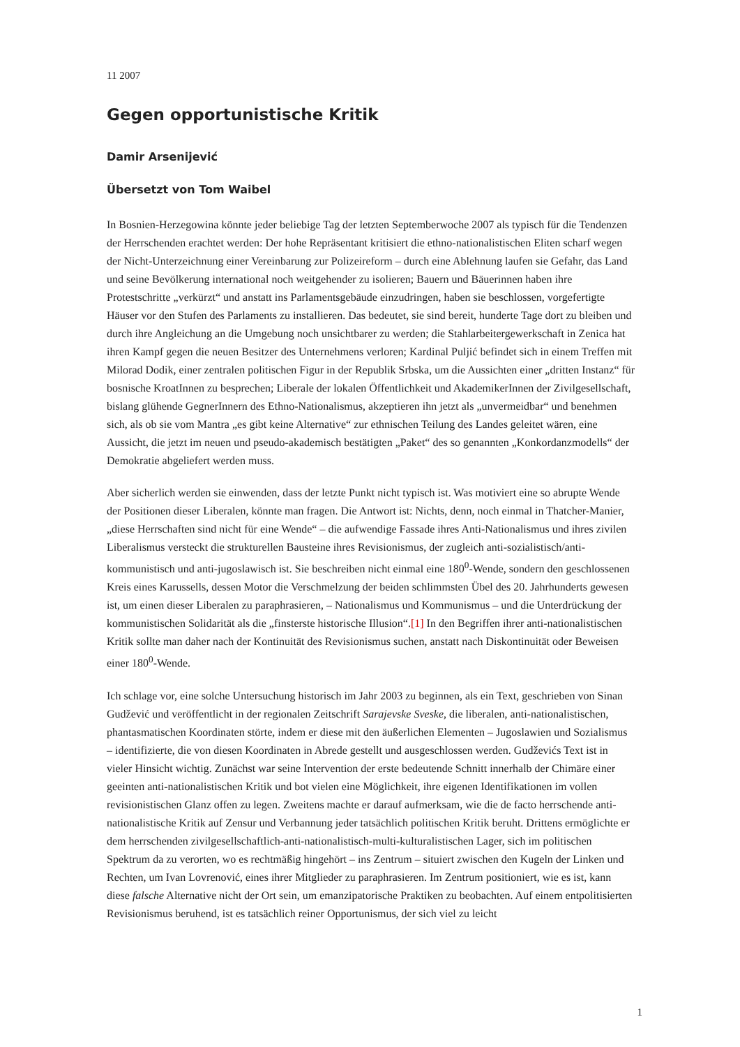11 2007
Gegen opportunistische Kritik
Damir Arsenijević
Übersetzt von Tom Waibel
In Bosnien-Herzegowina könnte jeder beliebige Tag der letzten Septemberwoche 2007 als typisch für die Tendenzen der Herrschenden erachtet werden: Der hohe Repräsentant kritisiert die ethno-nationalistischen Eliten scharf wegen der Nicht-Unterzeichnung einer Vereinbarung zur Polizeireform – durch eine Ablehnung laufen sie Gefahr, das Land und seine Bevölkerung international noch weitgehender zu isolieren; Bauern und Bäuerinnen haben ihre Protestschritte „verkürzt“ und anstatt ins Parlamentsgebäude einzudringen, haben sie beschlossen, vorgefertigte Häuser vor den Stufen des Parlaments zu installieren. Das bedeutet, sie sind bereit, hunderte Tage dort zu bleiben und durch ihre Angleichung an die Umgebung noch unsichtbarer zu werden; die Stahlarbeitergewerkschaft in Zenica hat ihren Kampf gegen die neuen Besitzer des Unternehmens verloren; Kardinal Puljić befindet sich in einem Treffen mit Milorad Dodik, einer zentralen politischen Figur in der Republik Srbska, um die Aussichten einer „dritten Instanz“ für bosnische KroatInnen zu besprechen; Liberale der lokalen Öffentlichkeit und AkademikerInnen der Zivilgesellschaft, bislang glühende GegnerInnern des Ethno-Nationalismus, akzeptieren ihn jetzt als „unvermeidbar“ und benehmen sich, als ob sie vom Mantra „es gibt keine Alternative“ zur ethnischen Teilung des Landes geleitet wären, eine Aussicht, die jetzt im neuen und pseudo-akademisch bestätigten „Paket“ des so genannten „Konkordanzmodells“ der Demokratie abgeliefert werden muss.
Aber sicherlich werden sie einwenden, dass der letzte Punkt nicht typisch ist. Was motiviert eine so abrupte Wende der Positionen dieser Liberalen, könnte man fragen. Die Antwort ist: Nichts, denn, noch einmal in Thatcher-Manier, „diese Herrschaften sind nicht für eine Wende“ – die aufwendige Fassade ihres Anti-Nationalismus und ihres zivilen Liberalismus versteckt die strukturellen Bausteine ihres Revisionismus, der zugleich anti-sozialistisch/anti-kommunistisch und anti-jugoslawisch ist. Sie beschreiben nicht einmal eine 180<sup>0</sup>-Wende, sondern den geschlossenen Kreis eines Karussells, dessen Motor die Verschmelzung der beiden schlimmsten Übel des 20. Jahrhunderts gewesen ist, um einen dieser Liberalen zu paraphrasieren, – Nationalismus und Kommunismus – und die Unterdrückung der kommunistischen Solidarität als die „finsterste historische Illusion“.[1] In den Begriffen ihrer anti-nationalistischen Kritik sollte man daher nach der Kontinuität des Revisionismus suchen, anstatt nach Diskontinuität oder Beweisen einer 180<sup>0</sup>-Wende.
Ich schlage vor, eine solche Untersuchung historisch im Jahr 2003 zu beginnen, als ein Text, geschrieben von Sinan Gudžević und veröffentlicht in der regionalen Zeitschrift Sarajevske Sveske, die liberalen, anti-nationalistischen, phantasmatischen Koordinaten störte, indem er diese mit den äußerlichen Elementen – Jugoslawien und Sozialismus – identifizierte, die von diesen Koordinaten in Abrede gestellt und ausgeschlossen werden. Gudževićs Text ist in vieler Hinsicht wichtig. Zunächst war seine Intervention der erste bedeutende Schnitt innerhalb der Chimäre einer geeinten anti-nationalistischen Kritik und bot vielen eine Möglichkeit, ihre eigenen Identifikationen im vollen revisionistischen Glanz offen zu legen. Zweitens machte er darauf aufmerksam, wie die de facto herrschende anti-nationalistische Kritik auf Zensur und Verbannung jeder tatsächlich politischen Kritik beruht. Drittens ermöglichte er dem herrschenden zivilgesellschaftlich-anti-nationalistisch-multi-kulturalistischen Lager, sich im politischen Spektrum da zu verorten, wo es rechtmäßig hingehört – ins Zentrum – situiert zwischen den Kugeln der Linken und Rechten, um Ivan Lovrenović, eines ihrer Mitglieder zu paraphrasieren. Im Zentrum positioniert, wie es ist, kann diese falsche Alternative nicht der Ort sein, um emanzipatorische Praktiken zu beobachten. Auf einem entpolitisierten Revisionismus beruhend, ist es tatsächlich reiner Opportunismus, der sich viel zu leicht
1